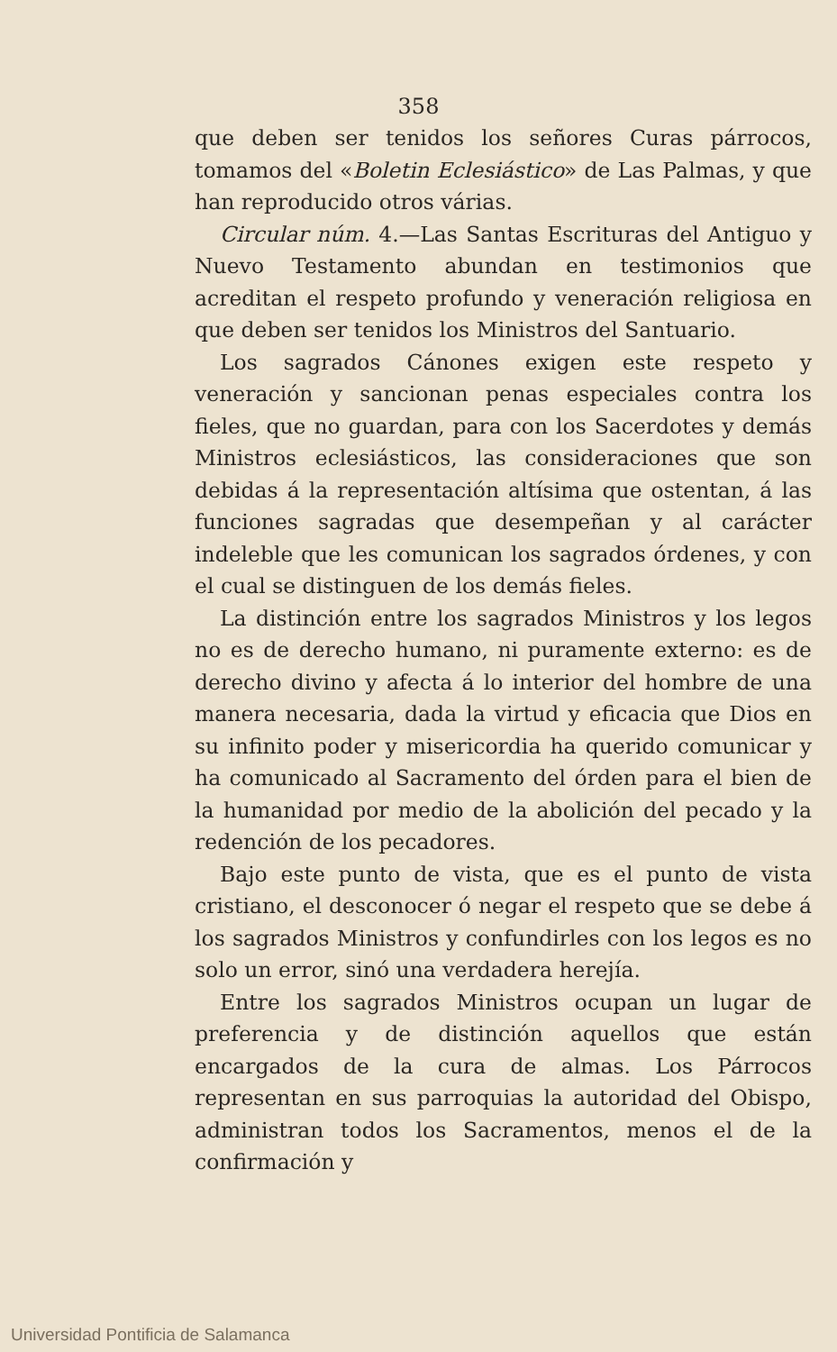358
que deben ser tenidos los señores Curas párrocos, tomamos del «Boletin Eclesiástico» de Las Palmas, y que han reproducido otros várias.
Circular núm. 4.—Las Santas Escrituras del Antiguo y Nuevo Testamento abundan en testimonios que acreditan el respeto profundo y veneración religiosa en que deben ser tenidos los Ministros del Santuario.
Los sagrados Cánones exigen este respeto y veneración y sancionan penas especiales contra los fieles, que no guardan, para con los Sacerdotes y demás Ministros eclesiásticos, las consideraciones que son debidas á la representación altísima que ostentan, á las funciones sagradas que desempeñan y al carácter indeleble que les comunican los sagrados órdenes, y con el cual se distinguen de los demás fieles.
La distinción entre los sagrados Ministros y los legos no es de derecho humano, ni puramente externo: es de derecho divino y afecta á lo interior del hombre de una manera necesaria, dada la virtud y eficacia que Dios en su infinito poder y misericordia ha querido comunicar y ha comunicado al Sacramento del órden para el bien de la humanidad por medio de la abolición del pecado y la redención de los pecadores.
Bajo este punto de vista, que es el punto de vista cristiano, el desconocer ó negar el respeto que se debe á los sagrados Ministros y confundirles con los legos es no solo un error, sinó una verdadera herejía.
Entre los sagrados Ministros ocupan un lugar de preferencia y de distinción aquellos que están encargados de la cura de almas. Los Párrocos representan en sus parroquias la autoridad del Obispo, administran todos los Sacramentos, menos el de la confirmación y
Universidad Pontificia de Salamanca